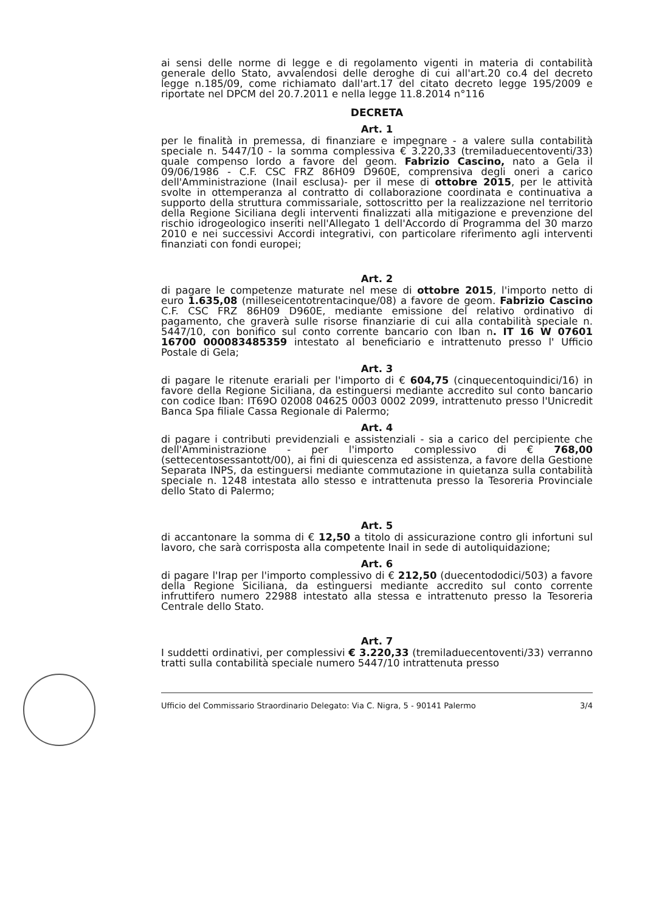ai sensi delle norme di legge e di regolamento vigenti in materia di contabilità generale dello Stato, avvalendosi delle deroghe di cui all'art.20 co.4 del decreto legge n.185/09, come richiamato dall'art.17 del citato decreto legge 195/2009 e riportate nel DPCM del 20.7.2011 e nella legge 11.8.2014 n°116
DECRETA
Art. 1
per le finalità in premessa, di finanziare e impegnare - a valere sulla contabilità speciale n. 5447/10 - la somma complessiva € 3.220,33 (tremiladuecentoventi/33) quale compenso lordo a favore del geom. Fabrizio Cascino, nato a Gela il 09/06/1986 - C.F. CSC FRZ 86H09 D960E, comprensiva degli oneri a carico dell'Amministrazione (Inail esclusa)- per il mese di ottobre 2015, per le attività svolte in ottemperanza al contratto di collaborazione coordinata e continuativa a supporto della struttura commissariale, sottoscritto per la realizzazione nel territorio della Regione Siciliana degli interventi finalizzati alla mitigazione e prevenzione del rischio idrogeologico inseriti nell'Allegato 1 dell'Accordo di Programma del 30 marzo 2010 e nei successivi Accordi integrativi, con particolare riferimento agli interventi finanziati con fondi europei;
Art. 2
di pagare le competenze maturate nel mese di ottobre 2015, l'importo netto di euro 1.635,08 (milleseicentotrentacinque/08) a favore de geom. Fabrizio Cascino C.F. CSC FRZ 86H09 D960E, mediante emissione del relativo ordinativo di pagamento, che graverà sulle risorse finanziarie di cui alla contabilità speciale n. 5447/10, con bonifico sul conto corrente bancario con Iban n. IT 16 W 07601 16700 000083485359 intestato al beneficiario e intrattenuto presso l' Ufficio Postale di Gela;
Art. 3
di pagare le ritenute erariali per l'importo di € 604,75 (cinquecentoquindici/16) in favore della Regione Siciliana, da estinguersi mediante accredito sul conto bancario con codice Iban: IT69O 02008 04625 0003 0002 2099, intrattenuto presso l'Unicredit Banca Spa filiale Cassa Regionale di Palermo;
Art. 4
di pagare i contributi previdenziali e assistenziali - sia a carico del percipiente che dell'Amministrazione - per l'importo complessivo di € 768,00 (settecentosessantott/00), ai fini di quiescenza ed assistenza, a favore della Gestione Separata INPS, da estinguersi mediante commutazione in quietanza sulla contabilità speciale n. 1248 intestata allo stesso e intrattenuta presso la Tesoreria Provinciale dello Stato di Palermo;
Art. 5
di accantonare la somma di € 12,50 a titolo di assicurazione contro gli infortuni sul lavoro, che sarà corrisposta alla competente Inail in sede di autoliquidazione;
Art. 6
di pagare l'Irap per l'importo complessivo di € 212,50 (duecentododici/503) a favore della Regione Siciliana, da estinguersi mediante accredito sul conto corrente infruttifero numero 22988 intestato alla stessa e intrattenuto presso la Tesoreria Centrale dello Stato.
Art. 7
I suddetti ordinativi, per complessivi € 3.220,33 (tremiladuecentoventi/33) verranno tratti sulla contabilità speciale numero 5447/10 intrattenuta presso
Ufficio del Commissario Straordinario Delegato: Via C. Nigra, 5 - 90141 Palermo 3/4